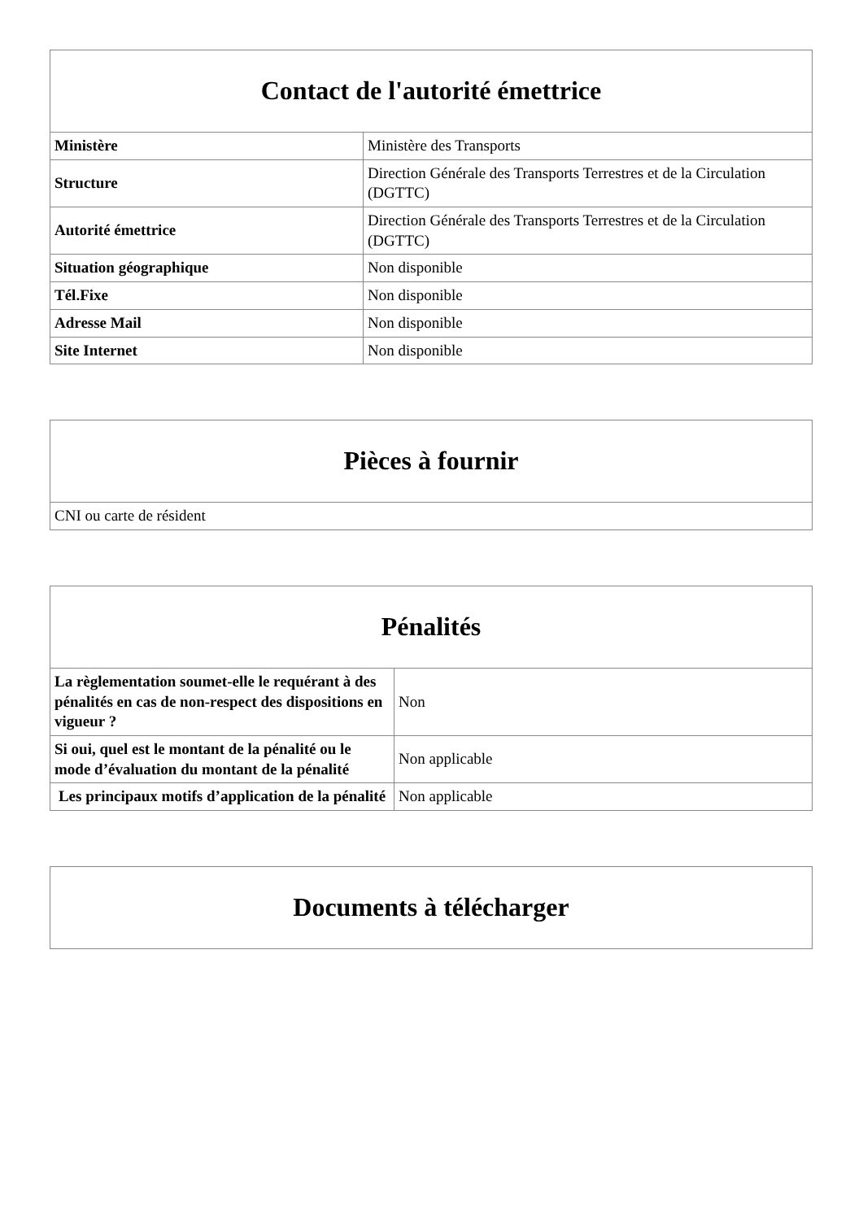| Contact de l'autorité émettrice | |
| --- | --- |
| Ministère | Ministère des Transports |
| Structure | Direction Générale des Transports Terrestres et de la Circulation (DGTTC) |
| Autorité émettrice | Direction Générale des Transports Terrestres et de la Circulation (DGTTC) |
| Situation géographique | Non disponible |
| Tél.Fixe | Non disponible |
| Adresse Mail | Non disponible |
| Site Internet | Non disponible |
| Pièces à fournir |
| --- |
| CNI ou carte de résident |
| Pénalités | |
| --- | --- |
| La règlementation soumet-elle le requérant à des pénalités en cas de non-respect des dispositions en vigueur ? | Non |
| Si oui, quel est le montant de la pénalité ou le mode d’évaluation du montant de la pénalité | Non applicable |
| Les principaux motifs d’application de la pénalité | Non applicable |
| Documents à télécharger |
| --- |